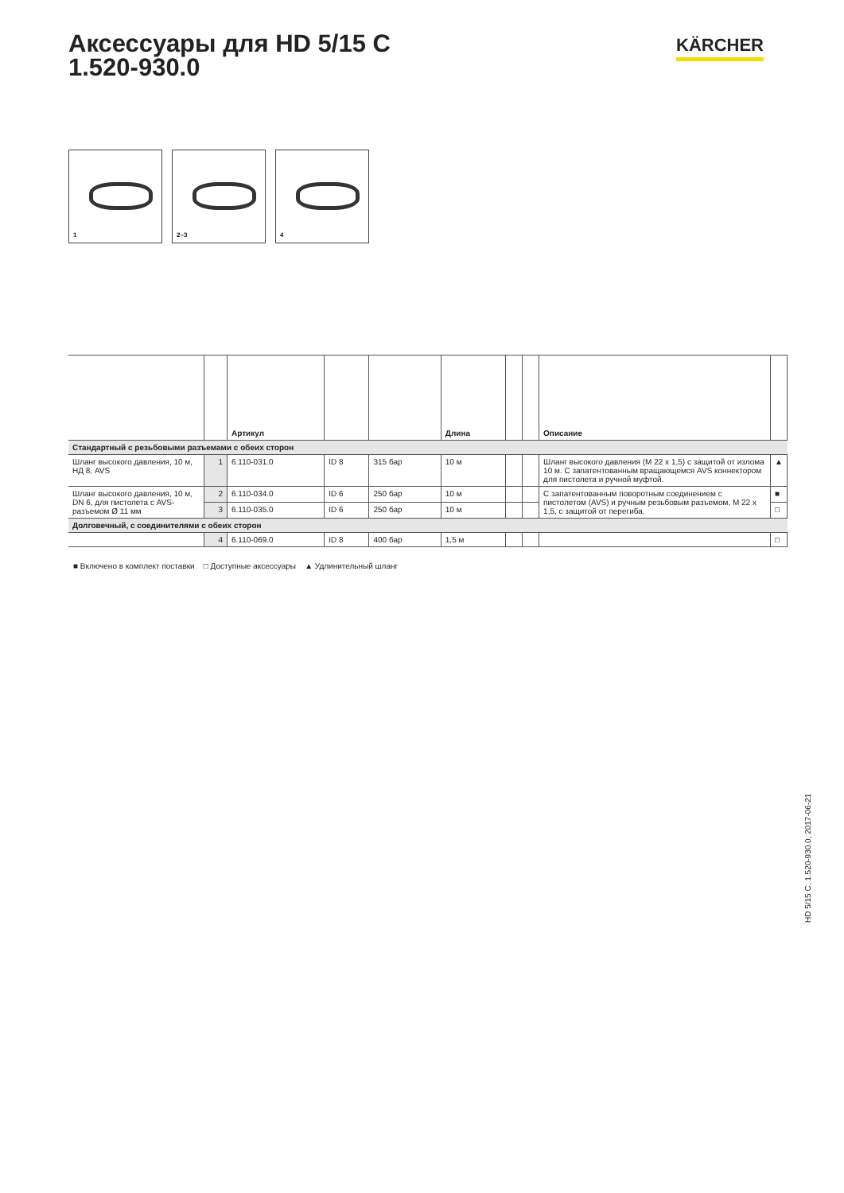Аксессуары для HD 5/15 C
1.520-930.0
KÄRCHER
1
2–3
4
| | | Артикул | | | Длина | | | Описание | |
| --- | --- | --- | --- | --- | --- | --- | --- | --- | --- |
| Стандартный с резьбовыми разъемами с обеих сторон | | | | | | | | | |
| Шланг высокого давления, 10 м, НД 8, AVS | 1 | 6.110-031.0 | ID 8 | 315 бар | 10 м | | | Шланг высокого давления (M 22 x 1,5) с защитой от излома 10 м. С запатентованным вращающемся AVS коннектором для пистолета и ручной муфтой. | ▲ |
| Шланг высокого давления, 10 м, DN 6, для пистолета с AVS-разъемом Ø 11 мм | 2 | 6.110-034.0 | ID 6 | 250 бар | 10 м | | | С запатентованным поворотным соединением с пистолетом (AVS) и ручным резьбовым разъемом, M 22 x 1,5, с защитой от перегиба. | ■ |
| | 3 | 6.110-035.0 | ID 6 | 250 бар | 10 м | | | | □ |
| Долговечный, с соединителями с обеих сторон | | | | | | | | | |
| | 4 | 6.110-069.0 | ID 8 | 400 бар | 1,5 м | | | | □ |
■ Включено в комплект поставки □ Доступные аксессуары ▲ Удлинительный шланг
HD 5/15 C, 1.520-930.0, 2017-06-21